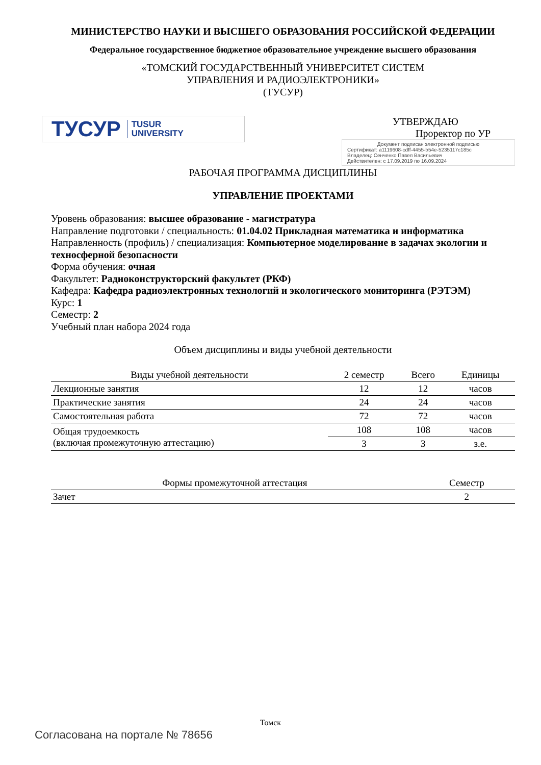МИНИСТЕРСТВО НАУКИ И ВЫСШЕГО ОБРАЗОВАНИЯ РОССИЙСКОЙ ФЕДЕРАЦИИ
Федеральное государственное бюджетное образовательное учреждение высшего образования
«ТОМСКИЙ ГОСУДАРСТВЕННЫЙ УНИВЕРСИТЕТ СИСТЕМ
УПРАВЛЕНИЯ И РАДИОЭЛЕКТРОНИКИ»
(ТУСУР)
ТУСУР TUSUR
UNIVERSITY
УТВЕРЖДАЮ
Проректор по УР
Документ подписан электронной подписью
Сертификат: a1119608-cdff-4455-b54e-5235117c185c
Владелец: Сенченко Павел Васильевич
Действителен: с 17.09.2019 по 16.09.2024
РАБОЧАЯ ПРОГРАММА ДИСЦИПЛИНЫ
УПРАВЛЕНИЕ ПРОЕКТАМИ
Уровень образования: высшее образование - магистратура
Направление подготовки / специальность: 01.04.02 Прикладная математика и информатика
Направленность (профиль) / специализация: Компьютерное моделирование в задачах экологии и техносферной безопасности
Форма обучения: очная
Факультет: Радиоконструкторский факультет (РКФ)
Кафедра: Кафедра радиоэлектронных технологий и экологического мониторинга (РЭТЭМ)
Курс: 1
Семестр: 2
Учебный план набора 2024 года
Объем дисциплины и виды учебной деятельности
| Виды учебной деятельности | 2 семестр | Всего | Единицы |
| --- | --- | --- | --- |
| Лекционные занятия | 12 | 12 | часов |
| Практические занятия | 24 | 24 | часов |
| Самостоятельная работа | 72 | 72 | часов |
| Общая трудоемкость (включая промежуточную аттестацию) | 108 | 108 | часов |
| | 3 | 3 | з.е. |
| Формы промежуточной аттестация | Семестр |
| --- | --- |
| Зачет | 2 |
Томск
Согласована на портале № 78656